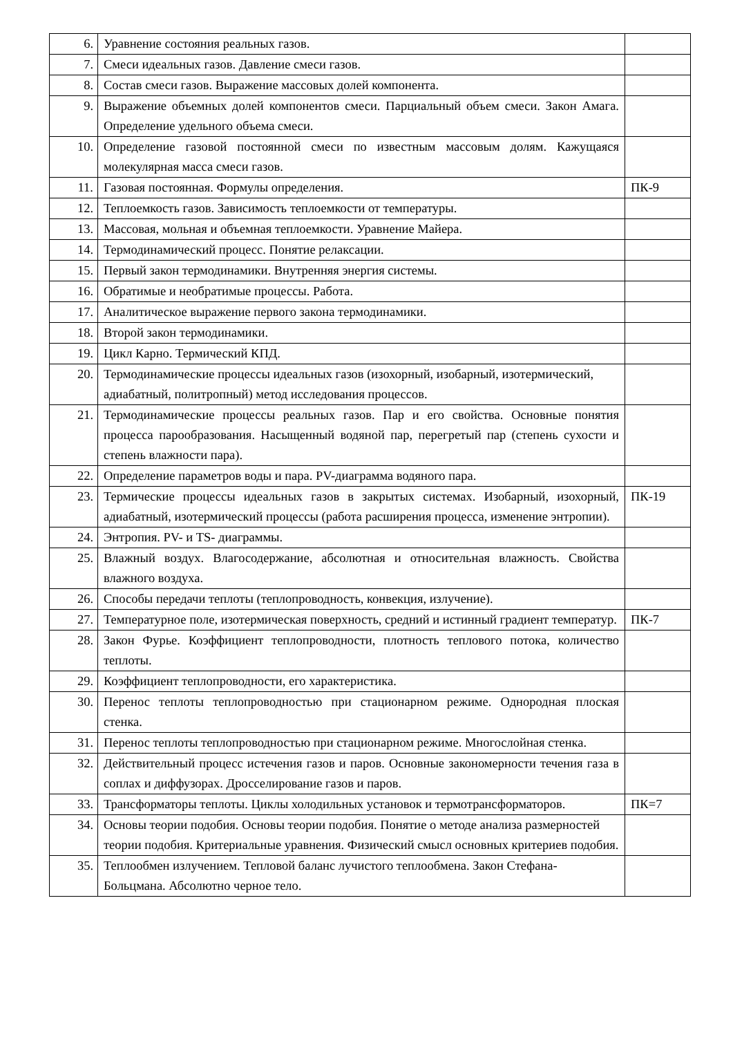| 6. | Уравнение состояния реальных газов. | |
| 7. | Смеси идеальных газов. Давление смеси газов. | |
| 8. | Состав смеси газов. Выражение массовых долей компонента. | |
| 9. | Выражение объемных долей компонентов смеси. Парциальный объем смеси. Закон Амага. Определение удельного объема смеси. | |
| 10. | Определение газовой постоянной смеси по известным массовым долям. Кажущаяся молекулярная масса смеси газов. | |
| 11. | Газовая постоянная. Формулы определения. | ПК-9 |
| 12. | Теплоемкость газов. Зависимость теплоемкости от температуры. | |
| 13. | Массовая, мольная и объемная теплоемкости. Уравнение Майера. | |
| 14. | Термодинамический процесс. Понятие релаксации. | |
| 15. | Первый закон термодинамики. Внутренняя энергия системы. | |
| 16. | Обратимые и необратимые процессы. Работа. | |
| 17. | Аналитическое выражение первого закона термодинамики. | |
| 18. | Второй закон термодинамики. | |
| 19. | Цикл Карно. Термический КПД. | |
| 20. | Термодинамические процессы идеальных газов (изохорный, изобарный, изотермический, адиабатный, политропный) метод исследования процессов. | |
| 21. | Термодинамические процессы реальных газов. Пар и его свойства. Основные понятия процесса парообразования. Насыщенный водяной пар, перегретый пар (степень сухости и степень влажности пара). | |
| 22. | Определение параметров воды и пара. PV-диаграмма водяного пара. | |
| 23. | Термические процессы идеальных газов в закрытых системах. Изобарный, изохорный, адиабатный, изотермический процессы (работа расширения процесса, изменение энтропии). | ПК-19 |
| 24. | Энтропия. PV- и TS- диаграммы. | |
| 25. | Влажный воздух. Влагосодержание, абсолютная и относительная влажность. Свойства влажного воздуха. | |
| 26. | Способы передачи теплоты (теплопроводность, конвекция, излучение). | |
| 27. | Температурное поле, изотермическая поверхность, средний и истинный градиент температур. | ПК-7 |
| 28. | Закон Фурье. Коэффициент теплопроводности, плотность теплового потока, количество теплоты. | |
| 29. | Коэффициент теплопроводности, его характеристика. | |
| 30. | Перенос теплоты теплопроводностью при стационарном режиме. Однородная плоская стенка. | |
| 31. | Перенос теплоты теплопроводностью при стационарном режиме. Многослойная стенка. | |
| 32. | Действительный процесс истечения газов и паров. Основные закономерности течения газа в соплах и диффузорах. Дросселирование газов и паров. | |
| 33. | Трансформаторы теплоты. Циклы холодильных установок и термотрансформаторов. | ПК=7 |
| 34. | Основы теории подобия. Основы теории подобия. Понятие о методе анализа размерностей теории подобия. Критериальные уравнения. Физический смысл основных критериев подобия. | |
| 35. | Теплообмен излучением. Тепловой баланс лучистого теплообмена. Закон Стефана-Больцмана. Абсолютно черное тело. | |